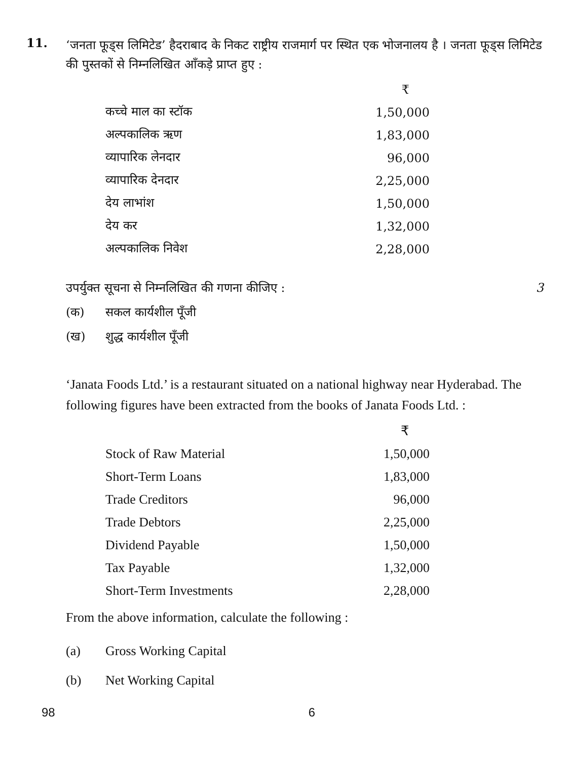11.
‘जनता फूड्स लिमिटेड’ हैदराबाद के निकट राष्ट्रीय राजमार्ग पर स्थित एक भोजनालय है । जनता फूड्स लिमिटेड की पुस्तकों से निम्नलिखित आँकड़े प्राप्त हुए :
| | ₹ |
| कच्चे माल का स्टॉक | 1,50,000 |
| अल्पकालिक ऋण | 1,83,000 |
| व्यापारिक लेनदार | 96,000 |
| व्यापारिक देनदार | 2,25,000 |
| देय लाभांश | 1,50,000 |
| देय कर | 1,32,000 |
| अल्पकालिक निवेश | 2,28,000 |
उपर्युक्त सूचना से निम्नलिखित की गणना कीजिए : 3
(क) सकल कार्यशील पूँजी
(ख) शुद्ध कार्यशील पूँजी
‘Janata Foods Ltd.’ is a restaurant situated on a national highway near Hyderabad. The following figures have been extracted from the books of Janata Foods Ltd. :
| | ₹ |
| Stock of Raw Material | 1,50,000 |
| Short-Term Loans | 1,83,000 |
| Trade Creditors | 96,000 |
| Trade Debtors | 2,25,000 |
| Dividend Payable | 1,50,000 |
| Tax Payable | 1,32,000 |
| Short-Term Investments | 2,28,000 |
From the above information, calculate the following :
(a) Gross Working Capital
(b) Net Working Capital
98 6